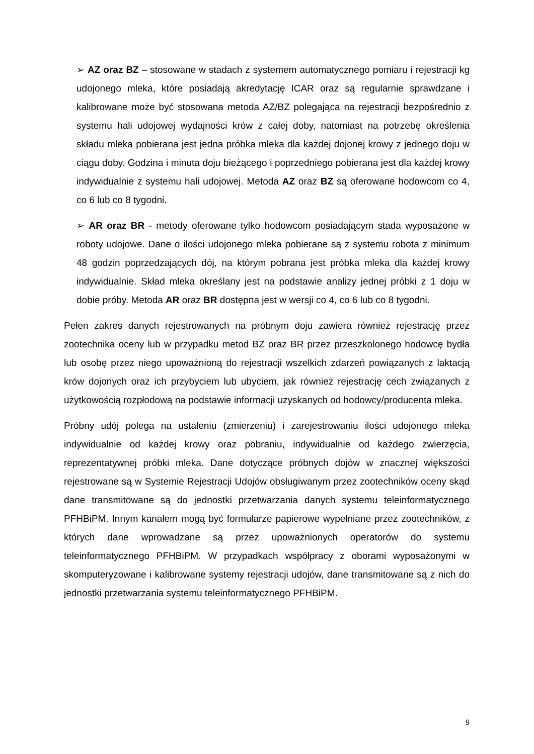➢ AZ oraz BZ – stosowane w stadach z systemem automatycznego pomiaru i rejestracji kg udojonego mleka, które posiadają akredytację ICAR oraz są regularnie sprawdzane i kalibrowane może być stosowana metoda AZ/BZ polegająca na rejestracji bezpośrednio z systemu hali udojowej wydajności krów z całej doby, natomiast na potrzebę określenia składu mleka pobierana jest jedna próbka mleka dla każdej dojonej krowy z jednego doju w ciągu doby. Godzina i minuta doju bieżącego i poprzedniego pobierana jest dla każdej krowy indywidualnie z systemu hali udojowej. Metoda AZ oraz BZ są oferowane hodowcom co 4, co 6 lub co 8 tygodni.
➢ AR oraz BR - metody oferowane tylko hodowcom posiadającym stada wyposażone w roboty udojowe. Dane o ilości udojonego mleka pobierane są z systemu robota z minimum 48 godzin poprzedzających dój, na którym pobrana jest próbka mleka dla każdej krowy indywidualnie. Skład mleka określany jest na podstawie analizy jednej próbki z 1 doju w dobie próby. Metoda AR oraz BR dostępna jest w wersji co 4, co 6 lub co 8 tygodni.
Pełen zakres danych rejestrowanych na próbnym doju zawiera również rejestrację przez zootechnika oceny lub w przypadku metod BZ oraz BR przez przeszkolonego hodowcę bydła lub osobę przez niego upoważnioną do rejestracji wszelkich zdarzeń powiązanych z laktacją krów dojonych oraz ich przybyciem lub ubyciem, jak również rejestrację cech związanych z użytkowością rozpłodową na podstawie informacji uzyskanych od hodowcy/producenta mleka.
Próbny udój polega na ustaleniu (zmierzeniu) i zarejestrowaniu ilości udojonego mleka indywidualnie od każdej krowy oraz pobraniu, indywidualnie od każdego zwierzęcia, reprezentatywnej próbki mleka. Dane dotyczące próbnych dojów w znacznej większości rejestrowane są w Systemie Rejestracji Udojów obsługiwanym przez zootechników oceny skąd dane transmitowane są do jednostki przetwarzania danych systemu teleinformatycznego PFHBiPM. Innym kanałem mogą być formularze papierowe wypełniane przez zootechników, z których dane wprowadzane są przez upoważnionych operatorów do systemu teleinformatycznego PFHBiPM. W przypadkach współpracy z oborami wyposażonymi w skomputeryzowane i kalibrowane systemy rejestracji udojów, dane transmitowane są z nich do jednostki przetwarzania systemu teleinformatycznego PFHBiPM.
9